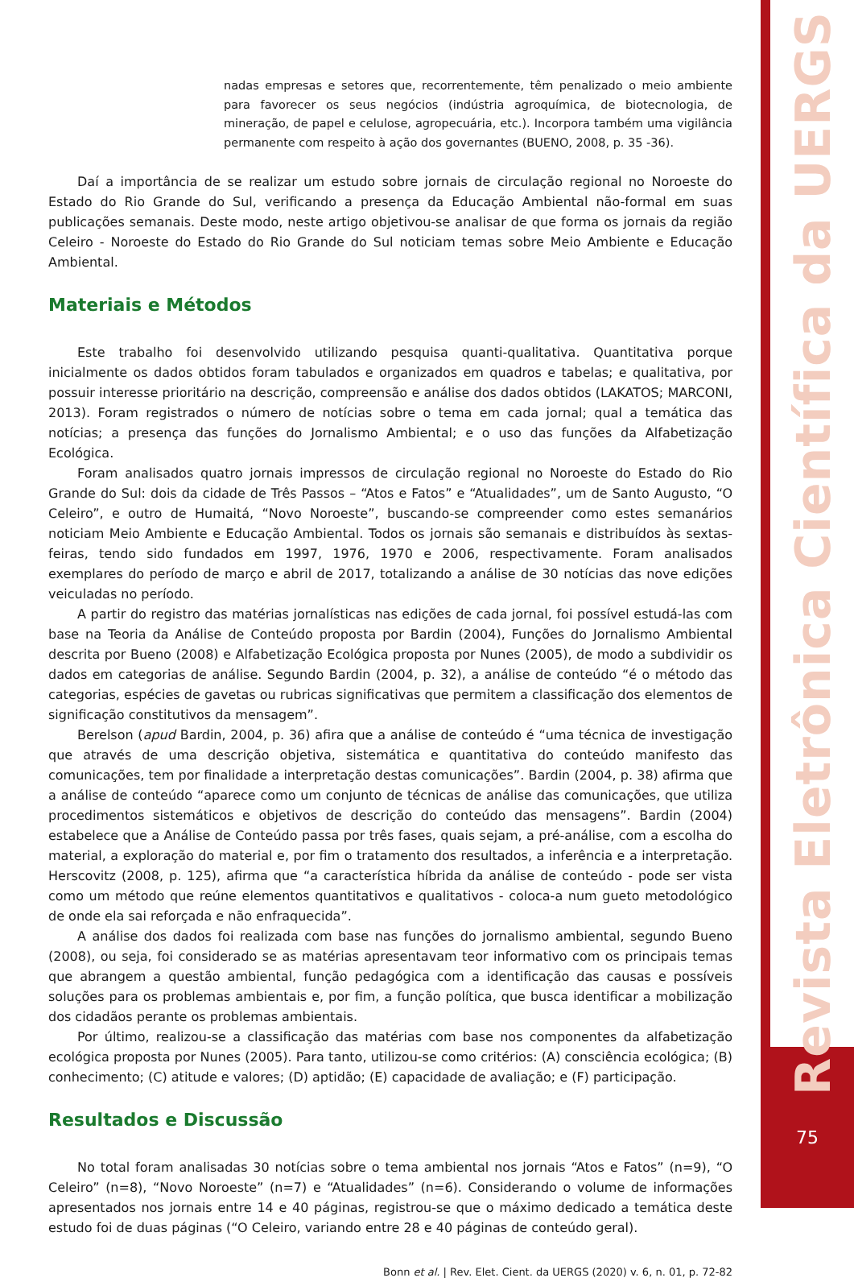nadas empresas e setores que, recorrentemente, têm penalizado o meio ambiente para favorecer os seus negócios (indústria agroquímica, de biotecnologia, de mineração, de papel e celulose, agropecuária, etc.). Incorpora também uma vigilância permanente com respeito à ação dos governantes (BUENO, 2008, p. 35 -36).
Daí a importância de se realizar um estudo sobre jornais de circulação regional no Noroeste do Estado do Rio Grande do Sul, verificando a presença da Educação Ambiental não-formal em suas publicações semanais. Deste modo, neste artigo objetivou-se analisar de que forma os jornais da região Celeiro - Noroeste do Estado do Rio Grande do Sul noticiam temas sobre Meio Ambiente e Educação Ambiental.
Materiais e Métodos
Este trabalho foi desenvolvido utilizando pesquisa quanti-qualitativa. Quantitativa porque inicialmente os dados obtidos foram tabulados e organizados em quadros e tabelas; e qualitativa, por possuir interesse prioritário na descrição, compreensão e análise dos dados obtidos (LAKATOS; MARCONI, 2013). Foram registrados o número de notícias sobre o tema em cada jornal; qual a temática das notícias; a presença das funções do Jornalismo Ambiental; e o uso das funções da Alfabetização Ecológica.
Foram analisados quatro jornais impressos de circulação regional no Noroeste do Estado do Rio Grande do Sul: dois da cidade de Três Passos – “Atos e Fatos” e “Atualidades”, um de Santo Augusto, “O Celeiro”, e outro de Humaitá, “Novo Noroeste”, buscando-se compreender como estes semanários noticiam Meio Ambiente e Educação Ambiental. Todos os jornais são semanais e distribuídos às sextas-feiras, tendo sido fundados em 1997, 1976, 1970 e 2006, respectivamente. Foram analisados exemplares do período de março e abril de 2017, totalizando a análise de 30 notícias das nove edições veiculadas no período.
A partir do registro das matérias jornalísticas nas edições de cada jornal, foi possível estudá-las com base na Teoria da Análise de Conteúdo proposta por Bardin (2004), Funções do Jornalismo Ambiental descrita por Bueno (2008) e Alfabetização Ecológica proposta por Nunes (2005), de modo a subdividir os dados em categorias de análise. Segundo Bardin (2004, p. 32), a análise de conteúdo “é o método das categorias, espécies de gavetas ou rubricas significativas que permitem a classificação dos elementos de significação constitutivos da mensagem”.
Berelson (apud Bardin, 2004, p. 36) afira que a análise de conteúdo é “uma técnica de investigação que através de uma descrição objetiva, sistemática e quantitativa do conteúdo manifesto das comunicações, tem por finalidade a interpretação destas comunicações”. Bardin (2004, p. 38) afirma que a análise de conteúdo “aparece como um conjunto de técnicas de análise das comunicações, que utiliza procedimentos sistemáticos e objetivos de descrição do conteúdo das mensagens”. Bardin (2004) estabelece que a Análise de Conteúdo passa por três fases, quais sejam, a pré-análise, com a escolha do material, a exploração do material e, por fim o tratamento dos resultados, a inferência e a interpretação. Herscovitz (2008, p. 125), afirma que “a característica híbrida da análise de conteúdo - pode ser vista como um método que reúne elementos quantitativos e qualitativos - coloca-a num gueto metodológico de onde ela sai reforçada e não enfraquecida”.
A análise dos dados foi realizada com base nas funções do jornalismo ambiental, segundo Bueno (2008), ou seja, foi considerado se as matérias apresentavam teor informativo com os principais temas que abrangem a questão ambiental, função pedagógica com a identificação das causas e possíveis soluções para os problemas ambientais e, por fim, a função política, que busca identificar a mobilização dos cidadãos perante os problemas ambientais.
Por último, realizou-se a classificação das matérias com base nos componentes da alfabetização ecológica proposta por Nunes (2005). Para tanto, utilizou-se como critérios: (A) consciência ecológica; (B) conhecimento; (C) atitude e valores; (D) aptidão; (E) capacidade de avaliação; e (F) participação.
Resultados e Discussão
No total foram analisadas 30 notícias sobre o tema ambiental nos jornais “Atos e Fatos” (n=9), “O Celeiro” (n=8), “Novo Noroeste” (n=7) e “Atualidades” (n=6). Considerando o volume de informações apresentados nos jornais entre 14 e 40 páginas, registrou-se que o máximo dedicado a temática deste estudo foi de duas páginas (“O Celeiro, variando entre 28 e 40 páginas de conteúdo geral).
Bonn et al. | Rev. Elet. Cient. da UERGS (2020) v. 6, n. 01, p. 72-82
Revista Eletrônica Científica da UERGS 75